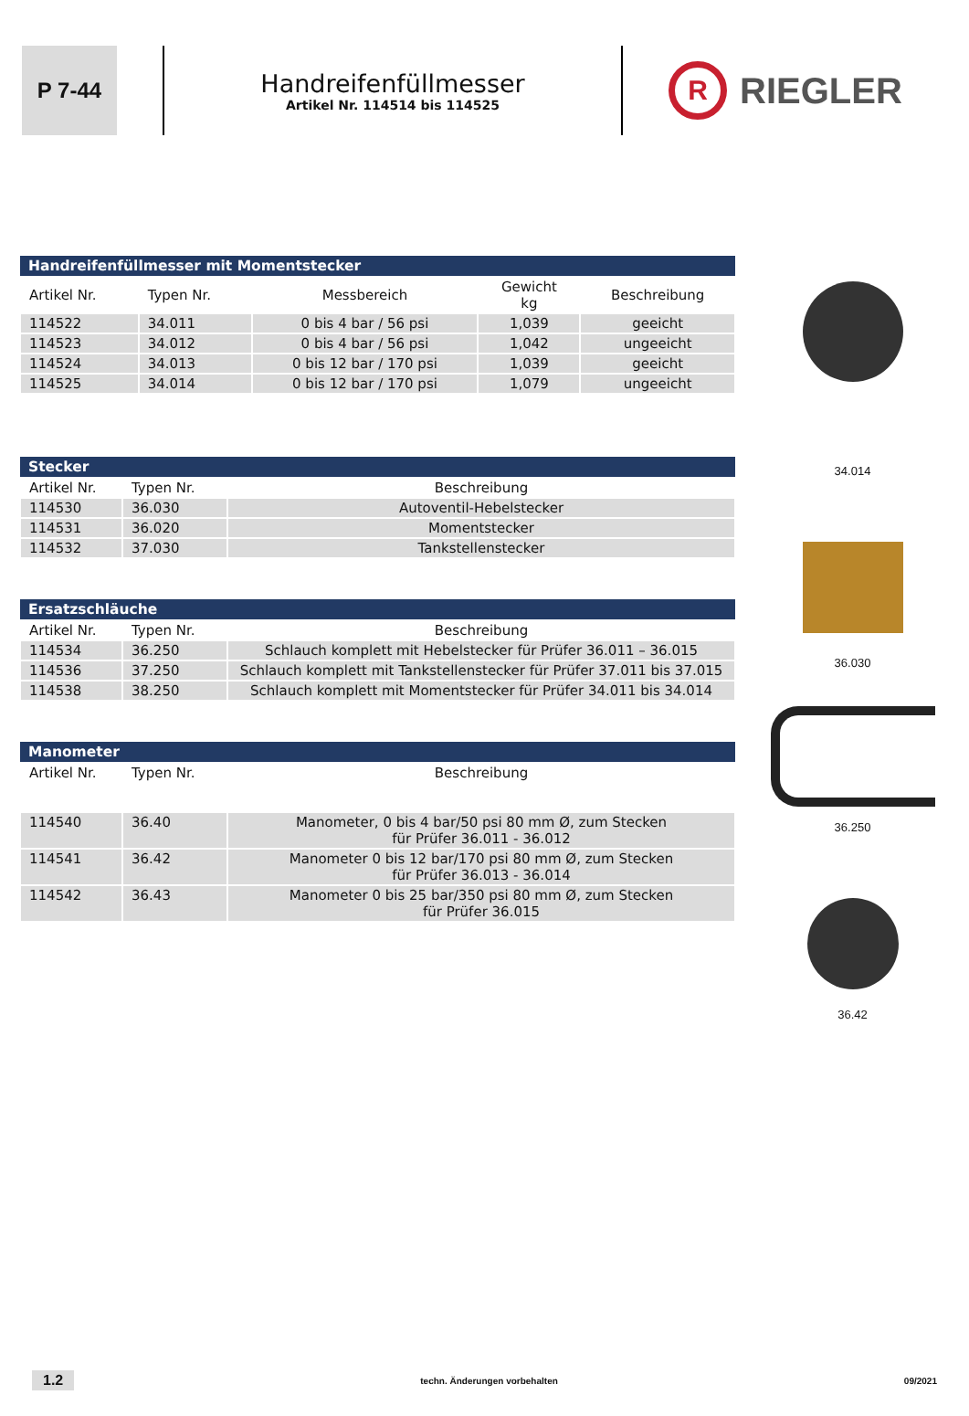P 7-44
Handreifenfüllmesser
Artikel Nr. 114514 bis 114525
R RIEGLER
| Handreifenfüllmesser mit Momentstecker | | | | |
| --- | --- | --- | --- | --- |
| Artikel Nr. | Typen Nr. | Messbereich | Gewicht kg | Beschreibung |
| 114522 | 34.011 | 0 bis 4 bar / 56 psi | 1,039 | geeicht |
| 114523 | 34.012 | 0 bis 4 bar / 56 psi | 1,042 | ungeeicht |
| 114524 | 34.013 | 0 bis 12 bar / 170 psi | 1,039 | geeicht |
| 114525 | 34.014 | 0 bis 12 bar / 170 psi | 1,079 | ungeeicht |
| Stecker | | |
| --- | --- | --- |
| Artikel Nr. | Typen Nr. | Beschreibung |
| 114530 | 36.030 | Autoventil-Hebelstecker |
| 114531 | 36.020 | Momentstecker |
| 114532 | 37.030 | Tankstellenstecker |
| Ersatzschläuche | | |
| --- | --- | --- |
| Artikel Nr. | Typen Nr. | Beschreibung |
| 114534 | 36.250 | Schlauch komplett mit Hebelstecker für Prüfer 36.011 – 36.015 |
| 114536 | 37.250 | Schlauch komplett mit Tankstellenstecker für Prüfer 37.011 bis 37.015 |
| 114538 | 38.250 | Schlauch komplett mit Momentstecker für Prüfer 34.011 bis 34.014 |
| Manometer | | |
| --- | --- | --- |
| Artikel Nr. | Typen Nr. | Beschreibung |
| 114540 | 36.40 | Manometer, 0 bis 4 bar/50 psi 80 mm Ø, zum Stecken für Prüfer 36.011 - 36.012 |
| 114541 | 36.42 | Manometer 0 bis 12 bar/170 psi 80 mm Ø, zum Stecken für Prüfer 36.013 - 36.014 |
| 114542 | 36.43 | Manometer 0 bis 25 bar/350 psi 80 mm Ø, zum Stecken für Prüfer 36.015 |
34.014
36.030
36.250
36.42
1.2 techn. Änderungen vorbehalten 09/2021